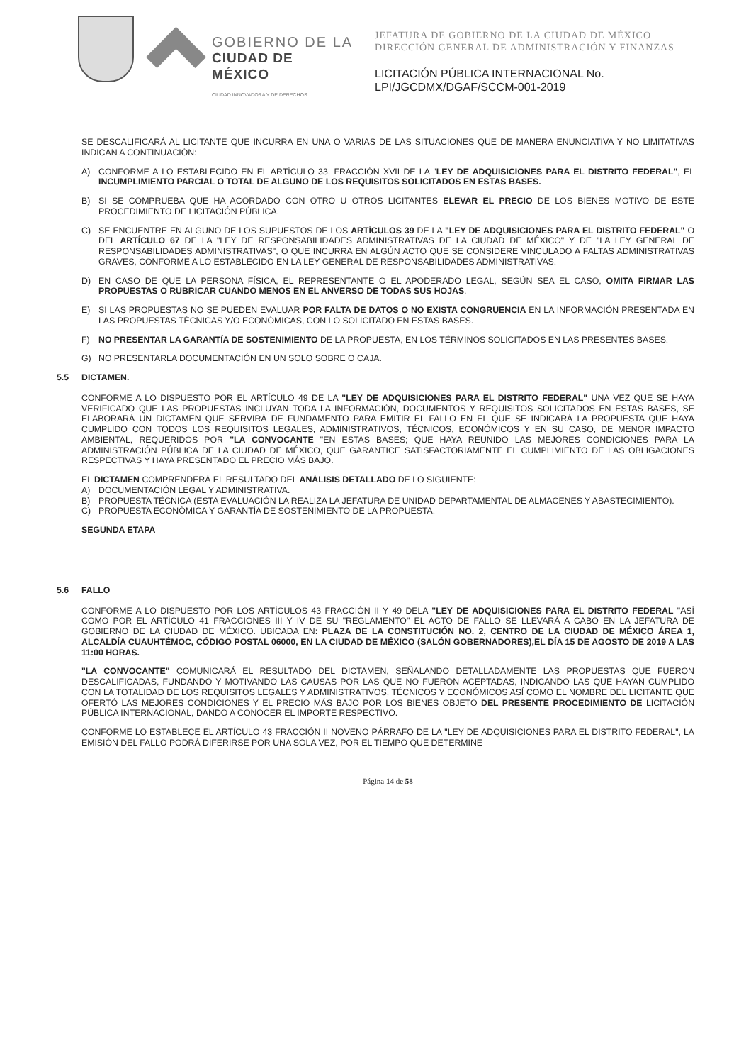GOBIERNO DE LA
CIUDAD DE MÉXICO
CIUDAD INNOVADORA Y DE DERECHOS
JEFATURA DE GOBIERNO DE LA CIUDAD DE MÉXICO
DIRECCIÓN GENERAL DE ADMINISTRACIÓN Y FINANZAS
LICITACIÓN PÚBLICA INTERNACIONAL No.
LPI/JGCDMX/DGAF/SCCM-001-2019
SE DESCALIFICARÁ AL LICITANTE QUE INCURRA EN UNA O VARIAS DE LAS SITUACIONES QUE DE MANERA ENUNCIATIVA Y NO LIMITATIVAS INDICAN A CONTINUACIÓN:
A) CONFORME A LO ESTABLECIDO EN EL ARTÍCULO 33, FRACCIÓN XVII DE LA "LEY DE ADQUISICIONES PARA EL DISTRITO FEDERAL", EL INCUMPLIMIENTO PARCIAL O TOTAL DE ALGUNO DE LOS REQUISITOS SOLICITADOS EN ESTAS BASES.
B) SI SE COMPRUEBA QUE HA ACORDADO CON OTRO U OTROS LICITANTES ELEVAR EL PRECIO DE LOS BIENES MOTIVO DE ESTE PROCEDIMIENTO DE LICITACIÓN PÚBLICA.
C) SE ENCUENTRE EN ALGUNO DE LOS SUPUESTOS DE LOS ARTÍCULOS 39 DE LA "LEY DE ADQUISICIONES PARA EL DISTRITO FEDERAL" O DEL ARTÍCULO 67 DE LA "LEY DE RESPONSABILIDADES ADMINISTRATIVAS DE LA CIUDAD DE MÉXICO" Y DE "LA LEY GENERAL DE RESPONSABILIDADES ADMINISTRATIVAS", O QUE INCURRA EN ALGÚN ACTO QUE SE CONSIDERE VINCULADO A FALTAS ADMINISTRATIVAS GRAVES, CONFORME A LO ESTABLECIDO EN LA LEY GENERAL DE RESPONSABILIDADES ADMINISTRATIVAS.
D) EN CASO DE QUE LA PERSONA FÍSICA, EL REPRESENTANTE O EL APODERADO LEGAL, SEGÚN SEA EL CASO, OMITA FIRMAR LAS PROPUESTAS O RUBRICAR CUANDO MENOS EN EL ANVERSO DE TODAS SUS HOJAS.
E) SI LAS PROPUESTAS NO SE PUEDEN EVALUAR POR FALTA DE DATOS O NO EXISTA CONGRUENCIA EN LA INFORMACIÓN PRESENTADA EN LAS PROPUESTAS TÉCNICAS Y/O ECONÓMICAS, CON LO SOLICITADO EN ESTAS BASES.
F) NO PRESENTAR LA GARANTÍA DE SOSTENIMIENTO DE LA PROPUESTA, EN LOS TÉRMINOS SOLICITADOS EN LAS PRESENTES BASES.
G) NO PRESENTARLA DOCUMENTACIÓN EN UN SOLO SOBRE O CAJA.
5.5 DICTAMEN.
CONFORME A LO DISPUESTO POR EL ARTÍCULO 49 DE LA "LEY DE ADQUISICIONES PARA EL DISTRITO FEDERAL" UNA VEZ QUE SE HAYA VERIFICADO QUE LAS PROPUESTAS INCLUYAN TODA LA INFORMACIÓN, DOCUMENTOS Y REQUISITOS SOLICITADOS EN ESTAS BASES, SE ELABORARÁ UN DICTAMEN QUE SERVIRÁ DE FUNDAMENTO PARA EMITIR EL FALLO EN EL QUE SE INDICARÁ LA PROPUESTA QUE HAYA CUMPLIDO CON TODOS LOS REQUISITOS LEGALES, ADMINISTRATIVOS, TÉCNICOS, ECONÓMICOS Y EN SU CASO, DE MENOR IMPACTO AMBIENTAL, REQUERIDOS POR "LA CONVOCANTE "EN ESTAS BASES; QUE HAYA REUNIDO LAS MEJORES CONDICIONES PARA LA ADMINISTRACIÓN PÚBLICA DE LA CIUDAD DE MÉXICO, QUE GARANTICE SATISFACTORIAMENTE EL CUMPLIMIENTO DE LAS OBLIGACIONES RESPECTIVAS Y HAYA PRESENTADO EL PRECIO MÁS BAJO.
EL DICTAMEN COMPRENDERÁ EL RESULTADO DEL ANÁLISIS DETALLADO DE LO SIGUIENTE:
A) DOCUMENTACIÓN LEGAL Y ADMINISTRATIVA.
B) PROPUESTA TÉCNICA (ESTA EVALUACIÓN LA REALIZA LA JEFATURA DE UNIDAD DEPARTAMENTAL DE ALMACENES Y ABASTECIMIENTO).
C) PROPUESTA ECONÓMICA Y GARANTÍA DE SOSTENIMIENTO DE LA PROPUESTA.
SEGUNDA ETAPA
5.6 FALLO
CONFORME A LO DISPUESTO POR LOS ARTÍCULOS 43 FRACCIÓN II Y 49 DELA "LEY DE ADQUISICIONES PARA EL DISTRITO FEDERAL "ASÍ COMO POR EL ARTÍCULO 41 FRACCIONES III Y IV DE SU "REGLAMENTO" EL ACTO DE FALLO SE LLEVARÁ A CABO EN LA JEFATURA DE GOBIERNO DE LA CIUDAD DE MÉXICO. UBICADA EN: PLAZA DE LA CONSTITUCIÓN NO. 2, CENTRO DE LA CIUDAD DE MÉXICO ÁREA 1, ALCALDÍA CUAUHTÉMOC, CÓDIGO POSTAL 06000, EN LA CIUDAD DE MÉXICO (SALÓN GOBERNADORES),EL DÍA 15 DE AGOSTO DE 2019 A LAS 11:00 HORAS.
"LA CONVOCANTE" COMUNICARÁ EL RESULTADO DEL DICTAMEN, SEÑALANDO DETALLADAMENTE LAS PROPUESTAS QUE FUERON DESCALIFICADAS, FUNDANDO Y MOTIVANDO LAS CAUSAS POR LAS QUE NO FUERON ACEPTADAS, INDICANDO LAS QUE HAYAN CUMPLIDO CON LA TOTALIDAD DE LOS REQUISITOS LEGALES Y ADMINISTRATIVOS, TÉCNICOS Y ECONÓMICOS ASÍ COMO EL NOMBRE DEL LICITANTE QUE OFERTÓ LAS MEJORES CONDICIONES Y EL PRECIO MÁS BAJO POR LOS BIENES OBJETO DEL PRESENTE PROCEDIMIENTO DE LICITACIÓN PÚBLICA INTERNACIONAL, DANDO A CONOCER EL IMPORTE RESPECTIVO.
CONFORME LO ESTABLECE EL ARTÍCULO 43 FRACCIÓN II NOVENO PÁRRAFO DE LA "LEY DE ADQUISICIONES PARA EL DISTRITO FEDERAL", LA EMISIÓN DEL FALLO PODRÁ DIFERIRSE POR UNA SOLA VEZ, POR EL TIEMPO QUE DETERMINE
Página 14 de 58